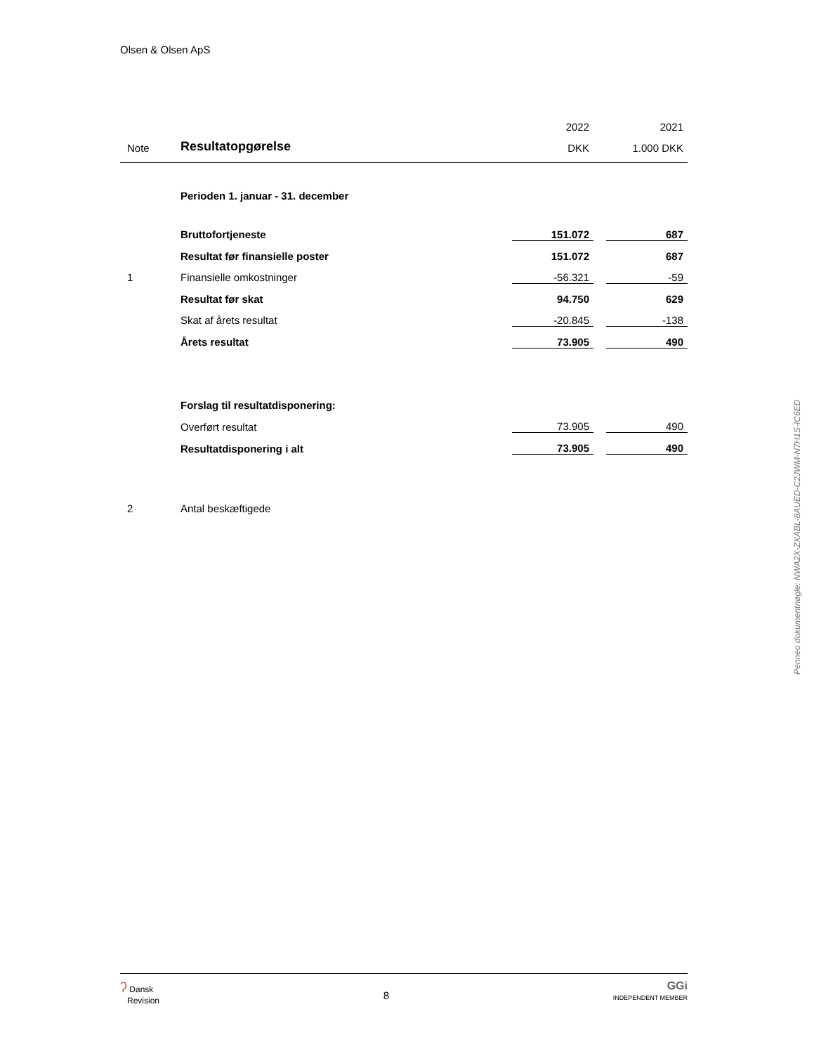Olsen & Olsen ApS
| | | 2022 | | 2021 |
| Note | Resultatopgørelse | DKK | | 1.000 DKK |
| | Perioden 1. januar - 31. december | | | |
| | Bruttofortjeneste | 151.072 | | 687 |
| | Resultat før finansielle poster | 151.072 | | 687 |
| 1 | Finansielle omkostninger | -56.321 | | -59 |
| | Resultat før skat | 94.750 | | 629 |
| | Skat af årets resultat | -20.845 | | -138 |
| | Årets resultat | 73.905 | | 490 |
| | Forslag til resultatdisponering: | | | |
| | Overført resultat | 73.905 | | 490 |
| | Resultatdisponering i alt | 73.905 | | 490 |
| 2 | Antal beskæftigede | | | |
ʔ Dansk
Revision
8
GGi
INDEPENDENT MEMBER
Penneo dokumentnøgle: NWA2X-ZXABL-8AUED-C2JWM-N7H1S-IC6ED